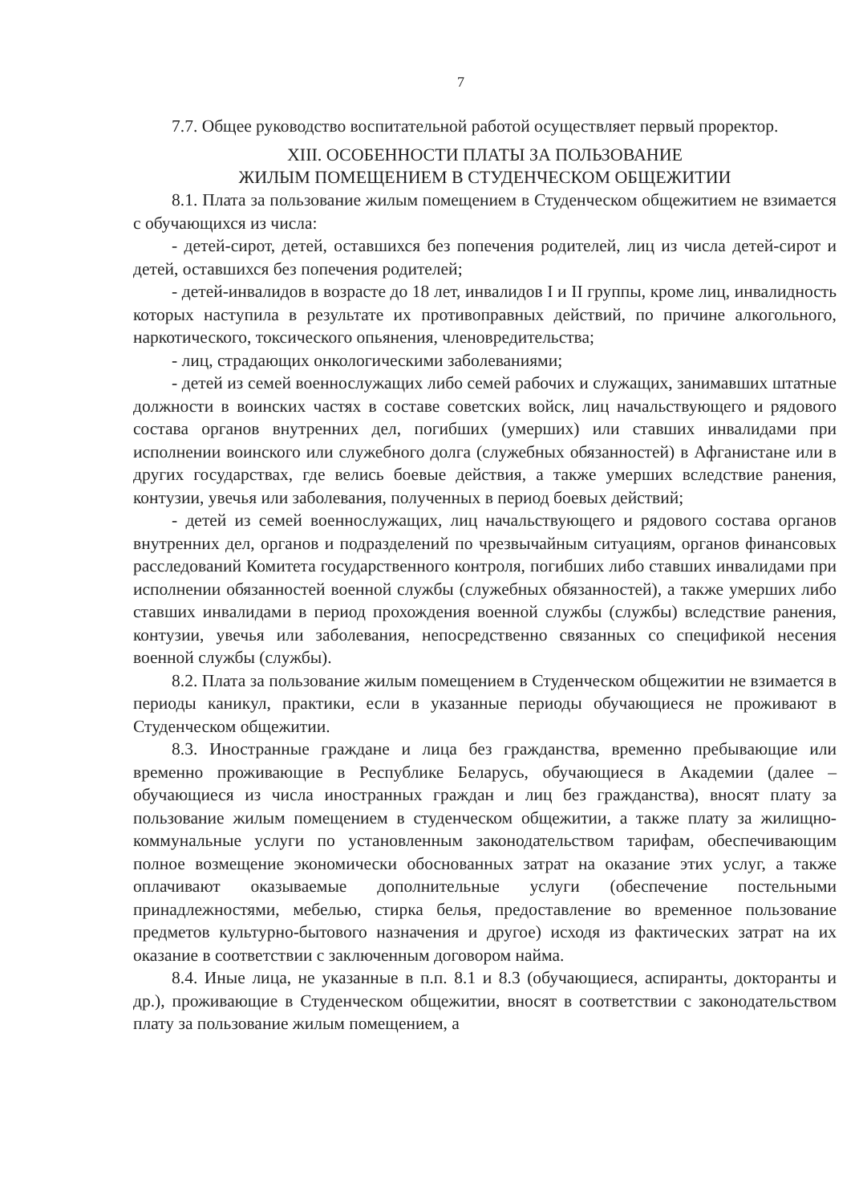7
7.7. Общее руководство воспитательной работой осуществляет первый проректор.
XIII. ОСОБЕННОСТИ ПЛАТЫ ЗА ПОЛЬЗОВАНИЕ
ЖИЛЫМ ПОМЕЩЕНИЕМ В СТУДЕНЧЕСКОМ ОБЩЕЖИТИИ
8.1. Плата за пользование жилым помещением в Студенческом общежитием не взимается с обучающихся из числа:
- детей-сирот, детей, оставшихся без попечения родителей, лиц из числа детей-сирот и детей, оставшихся без попечения родителей;
- детей-инвалидов в возрасте до 18 лет, инвалидов I и II группы, кроме лиц, инвалидность которых наступила в результате их противоправных действий, по причине алкогольного, наркотического, токсического опьянения, членовредительства;
- лиц, страдающих онкологическими заболеваниями;
- детей из семей военнослужащих либо семей рабочих и служащих, занимавших штатные должности в воинских частях в составе советских войск, лиц начальствующего и рядового состава органов внутренних дел, погибших (умерших) или ставших инвалидами при исполнении воинского или служебного долга (служебных обязанностей) в Афганистане или в других государствах, где велись боевые действия, а также умерших вследствие ранения, контузии, увечья или заболевания, полученных в период боевых действий;
- детей из семей военнослужащих, лиц начальствующего и рядового состава органов внутренних дел, органов и подразделений по чрезвычайным ситуациям, органов финансовых расследований Комитета государственного контроля, погибших либо ставших инвалидами при исполнении обязанностей военной службы (служебных обязанностей), а также умерших либо ставших инвалидами в период прохождения военной службы (службы) вследствие ранения, контузии, увечья или заболевания, непосредственно связанных со спецификой несения военной службы (службы).
8.2. Плата за пользование жилым помещением в Студенческом общежитии не взимается в периоды каникул, практики, если в указанные периоды обучающиеся не проживают в Студенческом общежитии.
8.3. Иностранные граждане и лица без гражданства, временно пребывающие или временно проживающие в Республике Беларусь, обучающиеся в Академии (далее – обучающиеся из числа иностранных граждан и лиц без гражданства), вносят плату за пользование жилым помещением в студенческом общежитии, а также плату за жилищно-коммунальные услуги по установленным законодательством тарифам, обеспечивающим полное возмещение экономически обоснованных затрат на оказание этих услуг, а также оплачивают оказываемые дополнительные услуги (обеспечение постельными принадлежностями, мебелью, стирка белья, предоставление во временное пользование предметов культурно-бытового назначения и другое) исходя из фактических затрат на их оказание в соответствии с заключенным договором найма.
8.4. Иные лица, не указанные в п.п. 8.1 и 8.3 (обучающиеся, аспиранты, докторанты и др.), проживающие в Студенческом общежитии, вносят в соответствии с законодательством плату за пользование жилым помещением, а